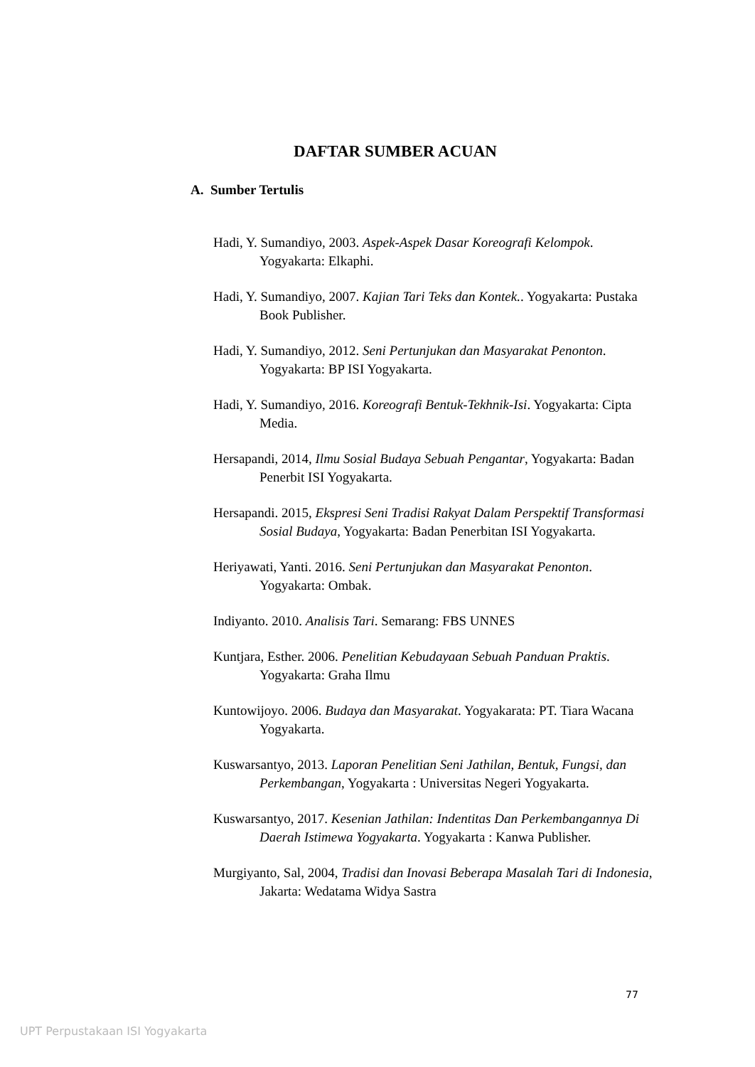DAFTAR SUMBER ACUAN
A. Sumber Tertulis
Hadi, Y. Sumandiyo, 2003. Aspek-Aspek Dasar Koreografi Kelompok. Yogyakarta: Elkaphi.
Hadi, Y. Sumandiyo, 2007. Kajian Tari Teks dan Kontek.. Yogyakarta: Pustaka Book Publisher.
Hadi, Y. Sumandiyo, 2012. Seni Pertunjukan dan Masyarakat Penonton. Yogyakarta: BP ISI Yogyakarta.
Hadi, Y. Sumandiyo, 2016. Koreografi Bentuk-Tekhnik-Isi. Yogyakarta: Cipta Media.
Hersapandi, 2014, Ilmu Sosial Budaya Sebuah Pengantar, Yogyakarta: Badan Penerbit ISI Yogyakarta.
Hersapandi. 2015, Ekspresi Seni Tradisi Rakyat Dalam Perspektif Transformasi Sosial Budaya, Yogyakarta: Badan Penerbitan ISI Yogyakarta.
Heriyawati, Yanti. 2016. Seni Pertunjukan dan Masyarakat Penonton. Yogyakarta: Ombak.
Indiyanto. 2010. Analisis Tari. Semarang: FBS UNNES
Kuntjara, Esther. 2006. Penelitian Kebudayaan Sebuah Panduan Praktis. Yogyakarta: Graha Ilmu
Kuntowijoyo. 2006. Budaya dan Masyarakat. Yogyakarata: PT. Tiara Wacana Yogyakarta.
Kuswarsantyo, 2013. Laporan Penelitian Seni Jathilan, Bentuk, Fungsi, dan Perkembangan, Yogyakarta : Universitas Negeri Yogyakarta.
Kuswarsantyo, 2017. Kesenian Jathilan: Indentitas Dan Perkembangannya Di Daerah Istimewa Yogyakarta. Yogyakarta : Kanwa Publisher.
Murgiyanto, Sal, 2004, Tradisi dan Inovasi Beberapa Masalah Tari di Indonesia, Jakarta: Wedatama Widya Sastra
77
UPT Perpustakaan ISI Yogyakarta